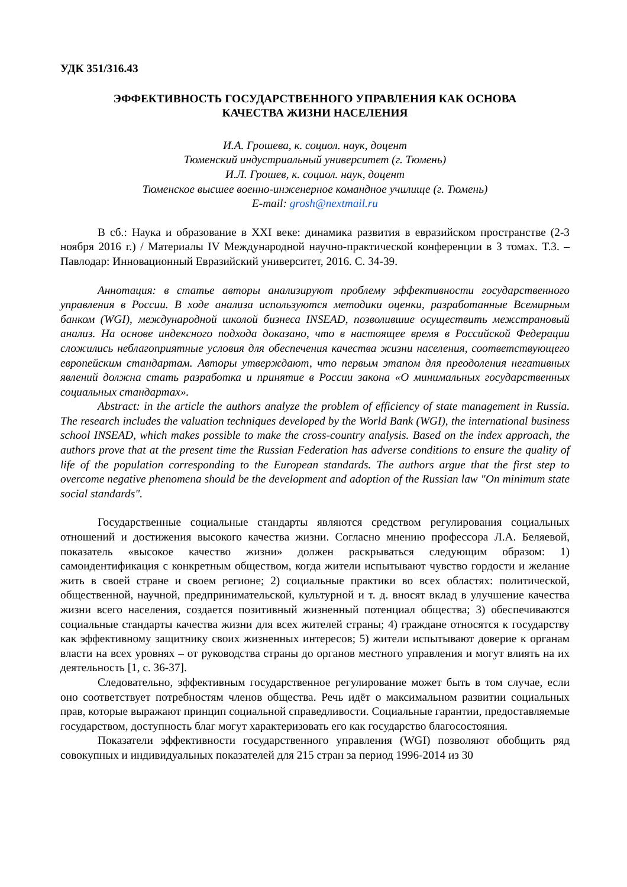УДК 351/316.43
ЭФФЕКТИВНОСТЬ ГОСУДАРСТВЕННОГО УПРАВЛЕНИЯ КАК ОСНОВА
КАЧЕСТВА ЖИЗНИ НАСЕЛЕНИЯ
И.А. Грошева, к. социол. наук, доцент
Тюменский индустриальный университет (г. Тюмень)
И.Л. Грошев, к. социол. наук, доцент
Тюменское высшее военно-инженерное командное училище (г. Тюмень)
E-mail: grosh@nextmail.ru
В сб.: Наука и образование в XXI веке: динамика развития в евразийском пространстве (2-3 ноября 2016 г.) / Материалы IV Международной научно-практической конференции в 3 томах. Т.3. – Павлодар: Инновационный Евразийский университет, 2016. С. 34-39.
Аннотация: в статье авторы анализируют проблему эффективности государственного управления в России. В ходе анализа используются методики оценки, разработанные Всемирным банком (WGI), международной школой бизнеса INSEAD, позволившие осуществить межстрановый анализ. На основе индексного подхода доказано, что в настоящее время в Российской Федерации сложились неблагоприятные условия для обеспечения качества жизни населения, соответствующего европейским стандартам. Авторы утверждают, что первым этапом для преодоления негативных явлений должна стать разработка и принятие в России закона «О минимальных государственных социальных стандартах».
Abstract: in the article the authors analyze the problem of efficiency of state management in Russia. The research includes the valuation techniques developed by the World Bank (WGI), the international business school INSEAD, which makes possible to make the cross-country analysis. Based on the index approach, the authors prove that at the present time the Russian Federation has adverse conditions to ensure the quality of life of the population corresponding to the European standards. The authors argue that the first step to overcome negative phenomena should be the development and adoption of the Russian law "On minimum state social standards".
Государственные социальные стандарты являются средством регулирования социальных отношений и достижения высокого качества жизни. Согласно мнению профессора Л.А. Беляевой, показатель «высокое качество жизни» должен раскрываться следующим образом: 1) самоидентификация с конкретным обществом, когда жители испытывают чувство гордости и желание жить в своей стране и своем регионе; 2) социальные практики во всех областях: политической, общественной, научной, предпринимательской, культурной и т. д. вносят вклад в улучшение качества жизни всего населения, создается позитивный жизненный потенциал общества; 3) обеспечиваются социальные стандарты качества жизни для всех жителей страны; 4) граждане относятся к государству как эффективному защитнику своих жизненных интересов; 5) жители испытывают доверие к органам власти на всех уровнях – от руководства страны до органов местного управления и могут влиять на их деятельность [1, с. 36-37].
Следовательно, эффективным государственное регулирование может быть в том случае, если оно соответствует потребностям членов общества. Речь идёт о максимальном развитии социальных прав, которые выражают принцип социальной справедливости. Социальные гарантии, предоставляемые государством, доступность благ могут характеризовать его как государство благосостояния.
Показатели эффективности государственного управления (WGI) позволяют обобщить ряд совокупных и индивидуальных показателей для 215 стран за период 1996-2014 из 30